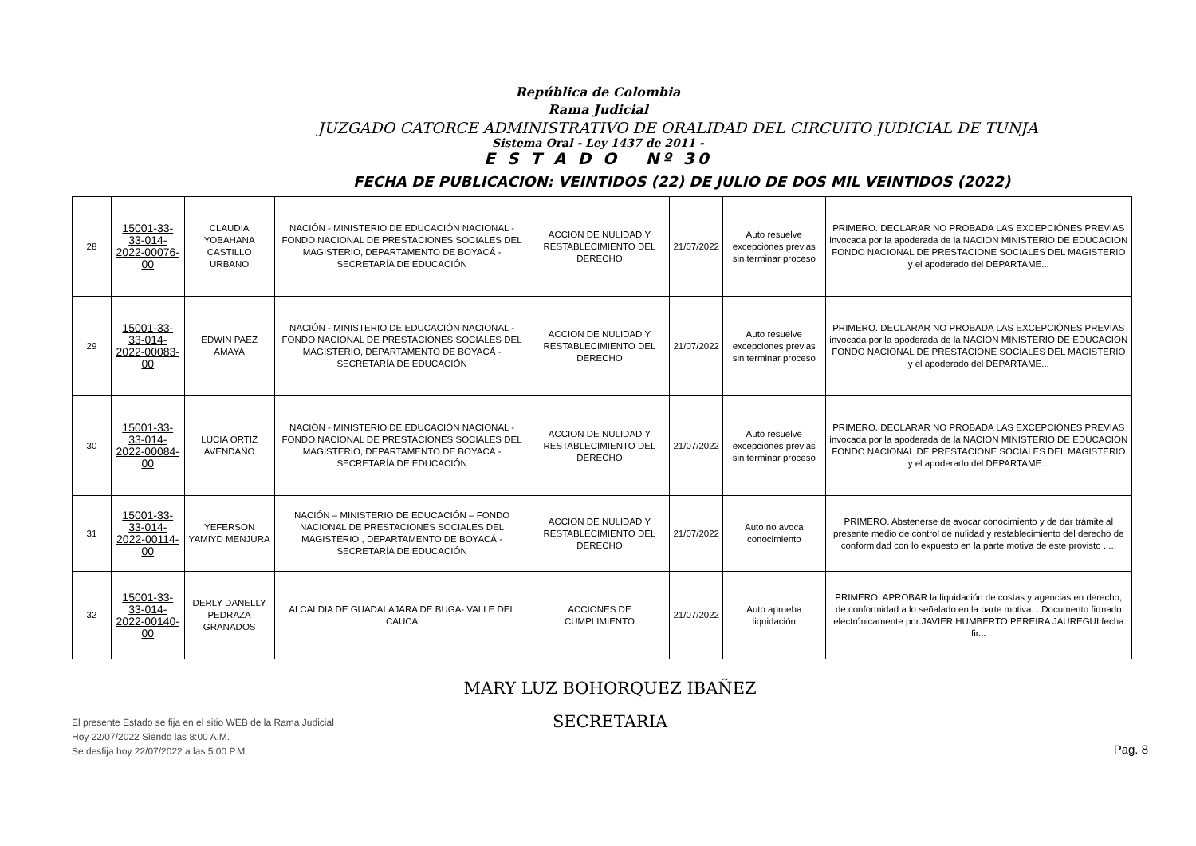República de Colombia
Rama Judicial
JUZGADO CATORCE ADMINISTRATIVO DE ORALIDAD DEL CIRCUITO JUDICIAL DE TUNJA
Sistema Oral - Ley 1437 de 2011 -
E S T A D O Nº 30
FECHA DE PUBLICACION: VEINTIDOS (22) DE JULIO DE DOS MIL VEINTIDOS (2022)
| 28 | 15001-33-33-014-2022-00076-00 | CLAUDIA YOBAHANA CASTILLO URBANO | NACIÓN - MINISTERIO DE EDUCACIÓN NACIONAL - FONDO NACIONAL DE PRESTACIONES SOCIALES DEL MAGISTERIO, DEPARTAMENTO DE BOYACÁ - SECRETARÍA DE EDUCACIÓN | ACCION DE NULIDAD Y RESTABLECIMIENTO DEL DERECHO | 21/07/2022 | Auto resuelve excepciones previas sin terminar proceso | PRIMERO. DECLARAR NO PROBADA LAS EXCEPCIÓNES PREVIAS invocada por la apoderada de la NACION MINISTERIO DE EDUCACION FONDO NACIONAL DE PRESTACIONE SOCIALES DEL MAGISTERIO y el apoderado del DEPARTAME... |
| 29 | 15001-33-33-014-2022-00083-00 | EDWIN PAEZ AMAYA | NACIÓN - MINISTERIO DE EDUCACIÓN NACIONAL - FONDO NACIONAL DE PRESTACIONES SOCIALES DEL MAGISTERIO, DEPARTAMENTO DE BOYACÁ - SECRETARÍA DE EDUCACIÓN | ACCION DE NULIDAD Y RESTABLECIMIENTO DEL DERECHO | 21/07/2022 | Auto resuelve excepciones previas sin terminar proceso | PRIMERO. DECLARAR NO PROBADA LAS EXCEPCIÓNES PREVIAS invocada por la apoderada de la NACION MINISTERIO DE EDUCACION FONDO NACIONAL DE PRESTACIONE SOCIALES DEL MAGISTERIO y el apoderado del DEPARTAME... |
| 30 | 15001-33-33-014-2022-00084-00 | LUCIA ORTIZ AVENDAÑO | NACIÓN - MINISTERIO DE EDUCACIÓN NACIONAL - FONDO NACIONAL DE PRESTACIONES SOCIALES DEL MAGISTERIO, DEPARTAMENTO DE BOYACÁ - SECRETARÍA DE EDUCACIÓN | ACCION DE NULIDAD Y RESTABLECIMIENTO DEL DERECHO | 21/07/2022 | Auto resuelve excepciones previas sin terminar proceso | PRIMERO. DECLARAR NO PROBADA LAS EXCEPCIÓNES PREVIAS invocada por la apoderada de la NACION MINISTERIO DE EDUCACION FONDO NACIONAL DE PRESTACIONE SOCIALES DEL MAGISTERIO y el apoderado del DEPARTAME... |
| 31 | 15001-33-33-014-2022-00114-00 | YEFERSON YAMIYD MENJURA | NACIÓN – MINISTERIO DE EDUCACIÓN – FONDO NACIONAL DE PRESTACIONES SOCIALES DEL MAGISTERIO , DEPARTAMENTO DE BOYACÁ - SECRETARÍA DE EDUCACIÓN | ACCION DE NULIDAD Y RESTABLECIMIENTO DEL DERECHO | 21/07/2022 | Auto no avoca conocimiento | PRIMERO. Abstenerse de avocar conocimiento y de dar trámite al presente medio de control de nulidad y restablecimiento del derecho de conformidad con lo expuesto en la parte motiva de este provisto . ... |
| 32 | 15001-33-33-014-2022-00140-00 | DERLY DANELLY PEDRAZA GRANADOS | ALCALDIA DE GUADALAJARA DE BUGA- VALLE DEL CAUCA | ACCIONES DE CUMPLIMIENTO | 21/07/2022 | Auto aprueba liquidación | PRIMERO. APROBAR la liquidación de costas y agencias en derecho, de conformidad a lo señalado en la parte motiva. . Documento firmado electrónicamente por:JAVIER HUMBERTO PEREIRA JAUREGUI fecha fir... |
El presente Estado se fija en el sitio WEB de la Rama Judicial
Hoy 22/07/2022 Siendo las 8:00 A.M.
Se desfija hoy 22/07/2022 a las 5:00 P.M.
MARY LUZ BOHORQUEZ IBAÑEZ
SECRETARIA
Pag. 8